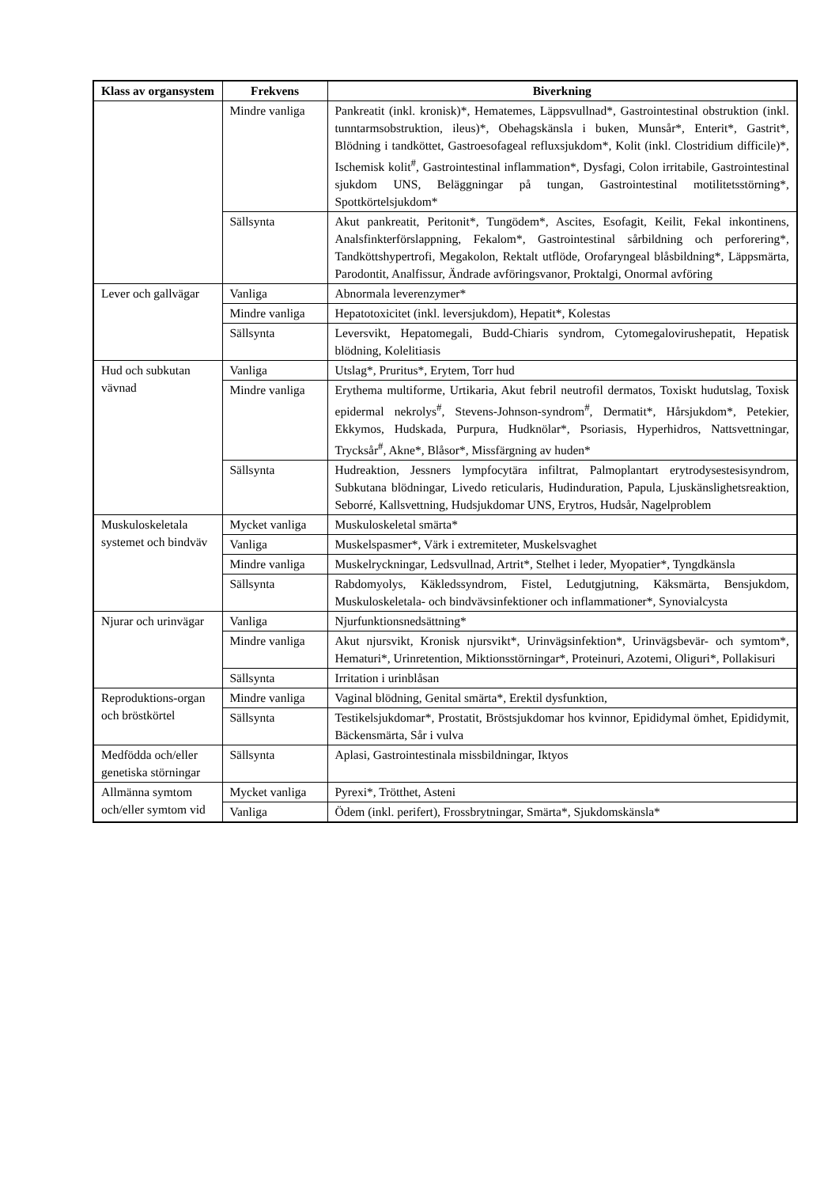| Klass av organsystem | Frekvens | Biverkning |
| --- | --- | --- |
| | Mindre vanliga | Pankreatit (inkl. kronisk)*, Hematemes, Läppsvullnad*, Gastrointestinal obstruktion (inkl. tunntarmsobstruktion, ileus)*, Obehagskänsla i buken, Munsår*, Enterit*, Gastrit*, Blödning i tandköttet, Gastroesofageal refluxsjukdom*, Kolit (inkl. Clostridium difficile)*, Ischemisk kolit<sup>#</sup>, Gastrointestinal inflammation*, Dysfagi, Colon irritabile, Gastrointestinal sjukdom UNS, Beläggningar på tungan, Gastrointestinal motilitetsstörning*, Spottkörtelsjukdom* |
| | Sällsynta | Akut pankreatit, Peritonit*, Tungödem*, Ascites, Esofagit, Keilit, Fekal inkontinens, Analsfinkterförslappning, Fekalom*, Gastrointestinal sårbildning och perforering*, Tandköttshypertrofi, Megakolon, Rektalt utflöde, Orofaryngeal blåsbildning*, Läppsmärta, Parodontit, Analfissur, Ändrade avföringsvanor, Proktalgi, Onormal avföring |
| Lever och gallvägar | Vanliga | Abnormala leverenzymer* |
| | Mindre vanliga | Hepatotoxicitet (inkl. leversjukdom), Hepatit*, Kolestas |
| | Sällsynta | Leversvikt, Hepatomegali, Budd-Chiaris syndrom, Cytomegalovirushepatit, Hepatisk blödning, Kolelitiasis |
| Hud och subkutan vävnad | Vanliga | Utslag*, Pruritus*, Erytem, Torr hud |
| | Mindre vanliga | Erythema multiforme, Urtikaria, Akut febril neutrofil dermatos, Toxiskt hudutslag, Toxisk epidermal nekrolys<sup>#</sup>, Stevens-Johnson-syndrom<sup>#</sup>, Dermatit*, Hårsjukdom*, Petekier, Ekkymos, Hudskada, Purpura, Hudknölar*, Psoriasis, Hyperhidros, Nattsvettningar, Trycksår<sup>#</sup>, Akne*, Blåsor*, Missfärgning av huden* |
| | Sällsynta | Hudreaktion, Jessners lympfocytära infiltrat, Palmoplantart erytrodysestesisyndrom, Subkutana blödningar, Livedo reticularis, Hudinduration, Papula, Ljuskänslighetsreaktion, Seborré, Kallsvettning, Hudsjukdomar UNS, Erytros, Hudsår, Nagelproblem |
| Muskuloskeletala systemet och bindväv | Mycket vanliga | Muskuloskeletal smärta* |
| | Vanliga | Muskelspasmer*, Värk i extremiteter, Muskelsvaghet |
| | Mindre vanliga | Muskelryckningar, Ledsvullnad, Artrit*, Stelhet i leder, Myopatier*, Tyngdkänsla |
| | Sällsynta | Rabdomyolys, Käkledssyndrom, Fistel, Ledutgjutning, Käksmärta, Bensjukdom, Muskuloskeletala- och bindvävsinfektioner och inflammationer*, Synovialcysta |
| Njurar och urinvägar | Vanliga | Njurfunktionsnedsättning* |
| | Mindre vanliga | Akut njursvikt, Kronisk njursvikt*, Urinvägsinfektion*, Urinvägsbevär- och symtom*, Hematuri*, Urinretention, Miktionsstörningar*, Proteinuri, Azotemi, Oliguri*, Pollakisuri |
| | Sällsynta | Irritation i urinblåsan |
| Reproduktions-organ och bröstkörtel | Mindre vanliga | Vaginal blödning, Genital smärta*, Erektil dysfunktion, |
| | Sällsynta | Testikelsjukdomar*, Prostatit, Bröstsjukdomar hos kvinnor, Epididymal ömhet, Epididymit, Bäckensmärta, Sår i vulva |
| Medfödda och/eller genetiska störningar | Sällsynta | Aplasi, Gastrointestinala missbildningar, Iktyos |
| Allmänna symtom och/eller symtom vid | Mycket vanliga | Pyrexi*, Trötthet, Asteni |
| | Vanliga | Ödem (inkl. perifert), Frossbrytningar, Smärta*, Sjukdomskänsla* |